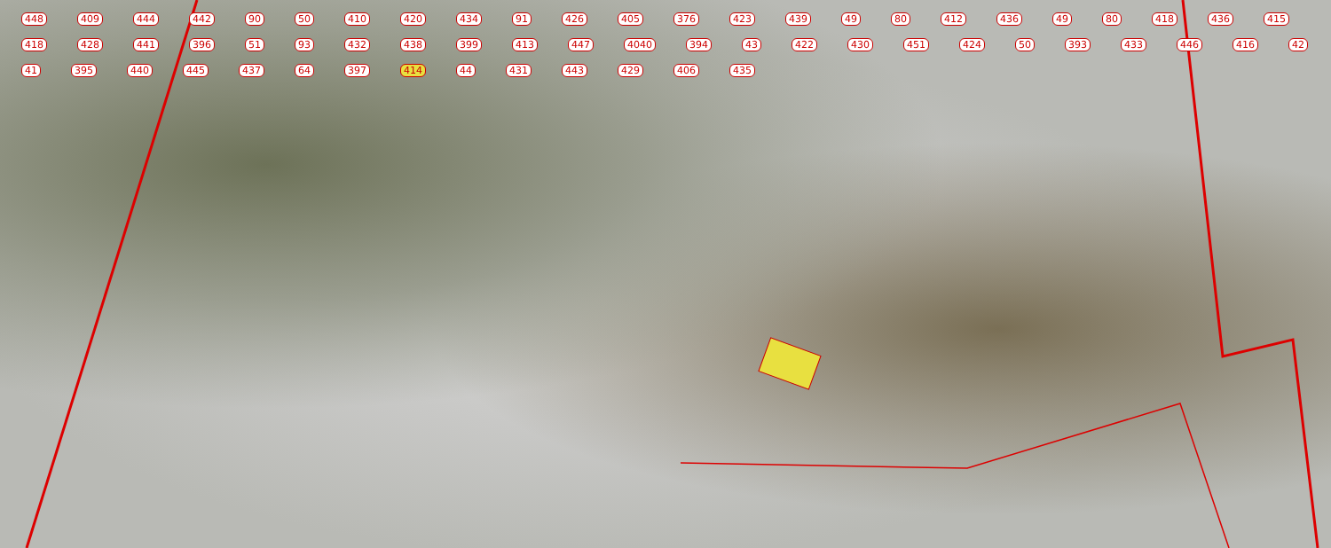448 409 444 442 90 50 410 420 434 91 426 405 376 423 439 49 80 412 436 49 80 418 436 415 418 428 441 396 51 93 432 438 399 413 447 4040 394 43 422 430 451 424 50 393 433 446 416 42 41 395 440 445 437 64 397 414 44 431 443 429 406 435